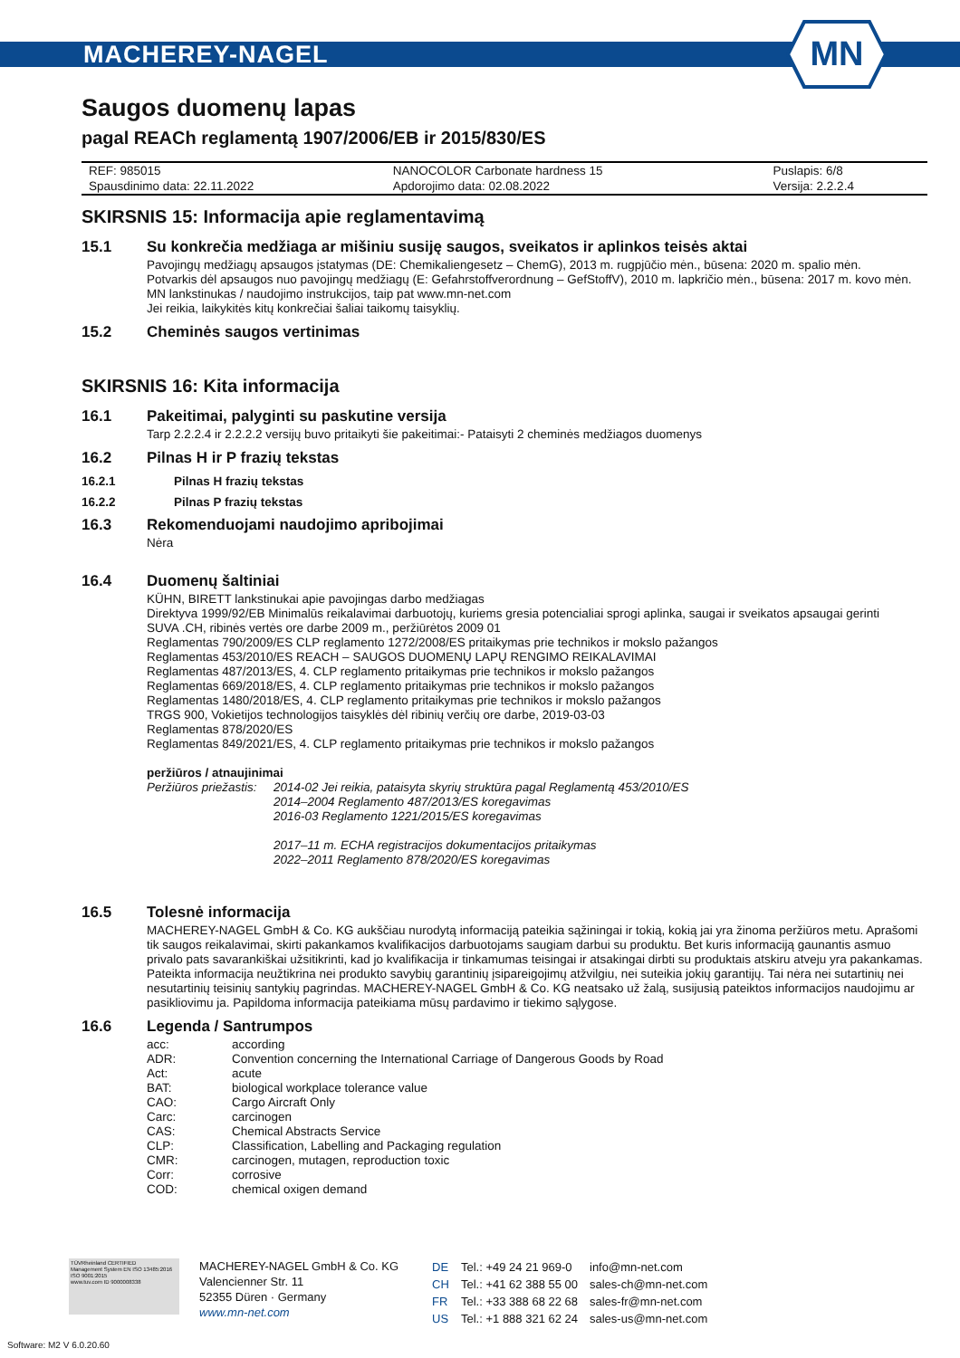MACHEREY-NAGEL
MN
Saugos duomenų lapas
pagal REACh reglamentą 1907/2006/EB ir 2015/830/ES
| REF: 985015 | NANOCOLOR Carbonate hardness 15 | Puslapis: 6/8 |
| Spausdinimo data: 22.11.2022 | Apdorojimo data: 02.08.2022 | Versija: 2.2.2.4 |
SKIRSNIS 15: Informacija apie reglamentavimą
15.1 Su konkrečia medžiaga ar mišiniu susiję saugos, sveikatos ir aplinkos teisės aktai
Pavojingų medžiagų apsaugos įstatymas (DE: Chemikaliengesetz – ChemG), 2013 m. rugpjūčio mėn., būsena: 2020 m. spalio mėn.
Potvarkis dėl apsaugos nuo pavojingų medžiagų (E: Gefahrstoffverordnung – GefStoffV), 2010 m. lapkričio mėn., būsena: 2017 m. kovo mėn.
MN lankstinukas / naudojimo instrukcijos, taip pat www.mn-net.com
Jei reikia, laikykitės kitų konkrečiai šaliai taikomų taisyklių.
15.2 Cheminės saugos vertinimas
SKIRSNIS 16: Kita informacija
16.1 Pakeitimai, palyginti su paskutine versija
Tarp 2.2.2.4 ir 2.2.2.2 versijų buvo pritaikyti šie pakeitimai:- Pataisyti 2 cheminės medžiagos duomenys
16.2 Pilnas H ir P frazių tekstas
16.2.1 Pilnas H frazių tekstas
16.2.2 Pilnas P frazių tekstas
16.3 Rekomenduojami naudojimo apribojimai
Nėra
16.4 Duomenų šaltiniai
KÜHN, BIRETT lankstinukai apie pavojingas darbo medžiagas
Direktyva 1999/92/EB Minimalūs reikalavimai darbuotojų, kuriems gresia potencialiai sprogi aplinka, saugai ir sveikatos apsaugai gerinti
SUVA .CH, ribinės vertės ore darbe 2009 m., peržiūrėtos 2009 01
Reglamentas 790/2009/ES CLP reglamento 1272/2008/ES pritaikymas prie technikos ir mokslo pažangos
Reglamentas 453/2010/ES REACH – SAUGOS DUOMENŲ LAPŲ RENGIMO REIKALAVIMAI
Reglamentas 487/2013/ES, 4. CLP reglamento pritaikymas prie technikos ir mokslo pažangos
Reglamentas 669/2018/ES, 4. CLP reglamento pritaikymas prie technikos ir mokslo pažangos
Reglamentas 1480/2018/ES, 4. CLP reglamento pritaikymas prie technikos ir mokslo pažangos
TRGS 900, Vokietijos technologijos taisyklės dėl ribinių verčių ore darbe, 2019-03-03
Reglamentas 878/2020/ES
Reglamentas 849/2021/ES, 4. CLP reglamento pritaikymas prie technikos ir mokslo pažangos
peržiūros / atnaujinimai
| Peržiūros priežastis: | 2014-02 Jei reikia, pataisyta skyrių struktūra pagal Reglamentą 453/2010/ES 2014–2004 Reglamento 487/2013/ES koregavimas 2016-03 Reglamento 1221/2015/ES koregavimas 2017–11 m. ECHA registracijos dokumentacijos pritaikymas 2022–2011 Reglamento 878/2020/ES koregavimas |
16.5 Tolesnė informacija
MACHEREY-NAGEL GmbH & Co. KG aukščiau nurodytą informaciją pateikia sąžiningai ir tokią, kokią jai yra žinoma peržiūros metu. Aprašomi tik saugos reikalavimai, skirti pakankamos kvalifikacijos darbuotojams saugiam darbui su produktu. Bet kuris informaciją gaunantis asmuo privalo pats savarankiškai užsitikrinti, kad jo kvalifikacija ir tinkamumas teisingai ir atsakingai dirbti su produktais atskiru atveju yra pakankamas. Pateikta informacija neužtikrina nei produkto savybių garantinių įsipareigojimų atžvilgiu, nei suteikia jokių garantijų. Tai nėra nei sutartinių nei nesutartinių teisinių santykių pagrindas. MACHEREY-NAGEL GmbH & Co. KG neatsako už žalą, susijusią pateiktos informacijos naudojimu ar pasikliovimu ja. Papildoma informacija pateikiama mūsų pardavimo ir tiekimo sąlygose.
16.6 Legenda / Santrumpos
| acc: | according |
| ADR: | Convention concerning the International Carriage of Dangerous Goods by Road |
| Act: | acute |
| BAT: | biological workplace tolerance value |
| CAO: | Cargo Aircraft Only |
| Carc: | carcinogen |
| CAS: | Chemical Abstracts Service |
| CLP: | Classification, Labelling and Packaging regulation |
| CMR: | carcinogen, mutagen, reproduction toxic |
| Corr: | corrosive |
| COD: | chemical oxigen demand |
TÜVRheinland CERTIFIED
Management System EN ISO 13485:2016 ISO 9001:2015
www.tuv.com ID 9000008338
MACHEREY-NAGEL GmbH & Co. KG
Valencienner Str. 11
52355 Düren · Germany
www.mn-net.com
| DE | Tel.: +49 24 21 969-0 | info@mn-net.com |
| CH | Tel.: +41 62 388 55 00 | sales-ch@mn-net.com |
| FR | Tel.: +33 388 68 22 68 | sales-fr@mn-net.com |
| US | Tel.: +1 888 321 62 24 | sales-us@mn-net.com |
Software: M2 V 6.0.20.60